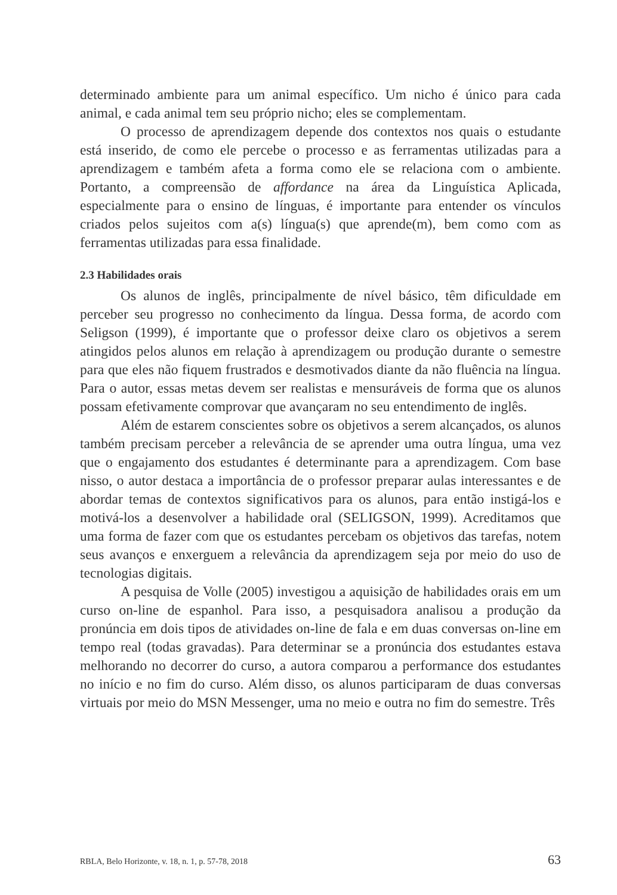determinado ambiente para um animal específico. Um nicho é único para cada animal, e cada animal tem seu próprio nicho; eles se complementam.
O processo de aprendizagem depende dos contextos nos quais o estudante está inserido, de como ele percebe o processo e as ferramentas utilizadas para a aprendizagem e também afeta a forma como ele se relaciona com o ambiente. Portanto, a compreensão de affordance na área da Linguística Aplicada, especialmente para o ensino de línguas, é importante para entender os vínculos criados pelos sujeitos com a(s) língua(s) que aprende(m), bem como com as ferramentas utilizadas para essa finalidade.
2.3 Habilidades orais
Os alunos de inglês, principalmente de nível básico, têm dificuldade em perceber seu progresso no conhecimento da língua. Dessa forma, de acordo com Seligson (1999), é importante que o professor deixe claro os objetivos a serem atingidos pelos alunos em relação à aprendizagem ou produção durante o semestre para que eles não fiquem frustrados e desmotivados diante da não fluência na língua. Para o autor, essas metas devem ser realistas e mensuráveis de forma que os alunos possam efetivamente comprovar que avançaram no seu entendimento de inglês.
Além de estarem conscientes sobre os objetivos a serem alcançados, os alunos também precisam perceber a relevância de se aprender uma outra língua, uma vez que o engajamento dos estudantes é determinante para a aprendizagem. Com base nisso, o autor destaca a importância de o professor preparar aulas interessantes e de abordar temas de contextos significativos para os alunos, para então instigá-los e motivá-los a desenvolver a habilidade oral (SELIGSON, 1999). Acreditamos que uma forma de fazer com que os estudantes percebam os objetivos das tarefas, notem seus avanços e enxerguem a relevância da aprendizagem seja por meio do uso de tecnologias digitais.
A pesquisa de Volle (2005) investigou a aquisição de habilidades orais em um curso on-line de espanhol. Para isso, a pesquisadora analisou a produção da pronúncia em dois tipos de atividades on-line de fala e em duas conversas on-line em tempo real (todas gravadas). Para determinar se a pronúncia dos estudantes estava melhorando no decorrer do curso, a autora comparou a performance dos estudantes no início e no fim do curso. Além disso, os alunos participaram de duas conversas virtuais por meio do MSN Messenger, uma no meio e outra no fim do semestre. Três
RBLA, Belo Horizonte, v. 18, n. 1, p. 57-78, 2018 63